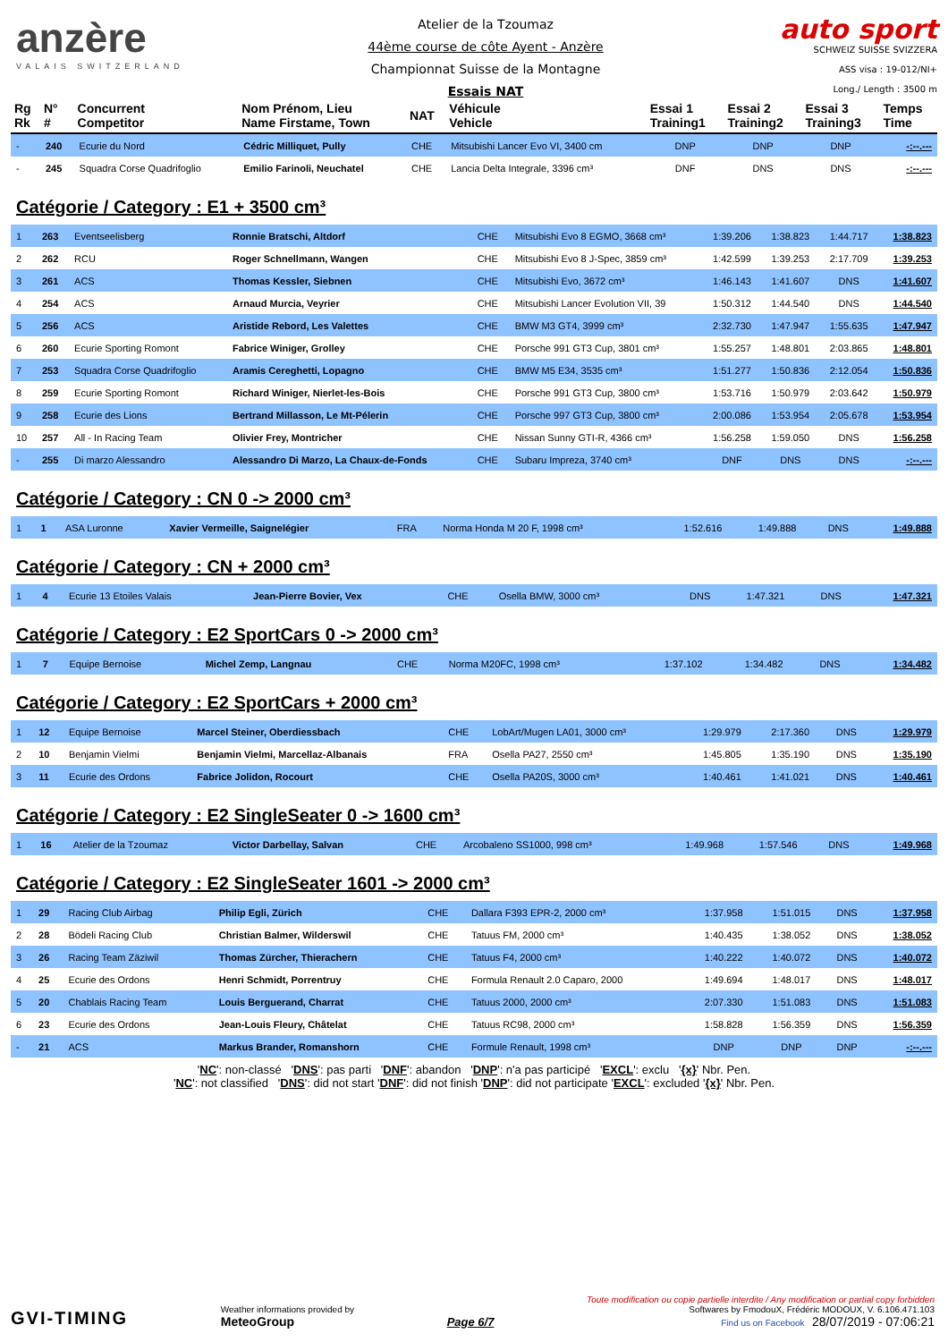anzère
VALAIS SWITZERLAND
Atelier de la Tzoumaz
44ème course de côte Ayent - Anzère
Championnat Suisse de la Montagne
Essais NAT
auto sport
SCHWEIZ SUISSE SVIZZERA
ASS visa : 19-012/NI+
Long./ Length : 3500 m
| Rg Rk | N° # | Concurrent Competitor | Nom Prénom, Lieu Name Firstame, Town | NAT | Véhicule Vehicle | Essai 1 Training1 | Essai 2 Training2 | Essai 3 Training3 | Temps Time |
| --- | --- | --- | --- | --- | --- | --- | --- | --- | --- |
| - | 240 | Ecurie du Nord | Cédric Milliquet, Pully | CHE | Mitsubishi Lancer Evo VI, 3400 cm | DNP | DNP | DNP | -:--.--- |
| - | 245 | Squadra Corse Quadrifoglio | Emilio Farinoli, Neuchatel | CHE | Lancia Delta Integrale, 3396 cm³ | DNF | DNS | DNS | -:--.--- |
Catégorie / Category : E1 + 3500 cm³
| 1 | 263 | Eventseelisberg | Ronnie Bratschi, Altdorf | CHE | Mitsubishi Evo 8 EGMO, 3668 cm³ | 1:39.206 | 1:38.823 | 1:44.717 | 1:38.823 |
| 2 | 262 | RCU | Roger Schnellmann, Wangen | CHE | Mitsubishi Evo 8 J-Spec, 3859 cm³ | 1:42.599 | 1:39.253 | 2:17.709 | 1:39.253 |
| 3 | 261 | ACS | Thomas Kessler, Siebnen | CHE | Mitsubishi Evo, 3672 cm³ | 1:46.143 | 1:41.607 | DNS | 1:41.607 |
| 4 | 254 | ACS | Arnaud Murcia, Veyrier | CHE | Mitsubishi Lancer Evolution VII, 39 | 1:50.312 | 1:44.540 | DNS | 1:44.540 |
| 5 | 256 | ACS | Aristide Rebord, Les Valettes | CHE | BMW M3 GT4, 3999 cm³ | 2:32.730 | 1:47.947 | 1:55.635 | 1:47.947 |
| 6 | 260 | Ecurie Sporting Romont | Fabrice Winiger, Grolley | CHE | Porsche 991 GT3 Cup, 3801 cm³ | 1:55.257 | 1:48.801 | 2:03.865 | 1:48.801 |
| 7 | 253 | Squadra Corse Quadrifoglio | Aramis Cereghetti, Lopagno | CHE | BMW M5 E34, 3535 cm³ | 1:51.277 | 1:50.836 | 2:12.054 | 1:50.836 |
| 8 | 259 | Ecurie Sporting Romont | Richard Winiger, Nierlet-les-Bois | CHE | Porsche 991 GT3 Cup, 3800 cm³ | 1:53.716 | 1:50.979 | 2:03.642 | 1:50.979 |
| 9 | 258 | Ecurie des Lions | Bertrand Millasson, Le Mt-Pélerin | CHE | Porsche 997 GT3 Cup, 3800 cm³ | 2:00.086 | 1:53.954 | 2:05.678 | 1:53.954 |
| 10 | 257 | All - In Racing Team | Olivier Frey, Montricher | CHE | Nissan Sunny GTI-R, 4366 cm³ | 1:56.258 | 1:59.050 | DNS | 1:56.258 |
| - | 255 | Di marzo Alessandro | Alessandro Di Marzo, La Chaux-de-Fonds | CHE | Subaru Impreza, 3740 cm³ | DNF | DNS | DNS | -:--.--- |
Catégorie / Category : CN 0 -> 2000 cm³
| 1 | 1 | ASA Luronne | Xavier Vermeille, Saignelégier | FRA | Norma Honda M 20 F, 1998 cm³ | 1:52.616 | 1:49.888 | DNS | 1:49.888 |
Catégorie / Category : CN + 2000 cm³
| 1 | 4 | Ecurie 13 Etoiles Valais | Jean-Pierre Bovier, Vex | CHE | Osella BMW, 3000 cm³ | DNS | 1:47.321 | DNS | 1:47.321 |
Catégorie / Category : E2 SportCars 0 -> 2000 cm³
| 1 | 7 | Equipe Bernoise | Michel Zemp, Langnau | CHE | Norma M20FC, 1998 cm³ | 1:37.102 | 1:34.482 | DNS | 1:34.482 |
Catégorie / Category : E2 SportCars + 2000 cm³
| 1 | 12 | Equipe Bernoise | Marcel Steiner, Oberdiessbach | CHE | LobArt/Mugen LA01, 3000 cm³ | 1:29.979 | 2:17.360 | DNS | 1:29.979 |
| 2 | 10 | Benjamin Vielmi | Benjamin Vielmi, Marcellaz-Albanais | FRA | Osella PA27, 2550 cm³ | 1:45.805 | 1:35.190 | DNS | 1:35.190 |
| 3 | 11 | Ecurie des Ordons | Fabrice Jolidon, Rocourt | CHE | Osella PA20S, 3000 cm³ | 1:40.461 | 1:41.021 | DNS | 1:40.461 |
Catégorie / Category : E2 SingleSeater 0 -> 1600 cm³
| 1 | 16 | Atelier de la Tzoumaz | Victor Darbellay, Salvan | CHE | Arcobaleno SS1000, 998 cm³ | 1:49.968 | 1:57.546 | DNS | 1:49.968 |
Catégorie / Category : E2 SingleSeater 1601 -> 2000 cm³
| 1 | 29 | Racing Club Airbag | Philip Egli, Zürich | CHE | Dallara F393 EPR-2, 2000 cm³ | 1:37.958 | 1:51.015 | DNS | 1:37.958 |
| 2 | 28 | Bödeli Racing Club | Christian Balmer, Wilderswil | CHE | Tatuus FM, 2000 cm³ | 1:40.435 | 1:38.052 | DNS | 1:38.052 |
| 3 | 26 | Racing Team Zäziwil | Thomas Zürcher, Thierachern | CHE | Tatuus F4, 2000 cm³ | 1:40.222 | 1:40.072 | DNS | 1:40.072 |
| 4 | 25 | Ecurie des Ordons | Henri Schmidt, Porrentruy | CHE | Formula Renault 2.0 Caparo, 2000 | 1:49.694 | 1:48.017 | DNS | 1:48.017 |
| 5 | 20 | Chablais Racing Team | Louis Berguerand, Charrat | CHE | Tatuus 2000, 2000 cm³ | 2:07.330 | 1:51.083 | DNS | 1:51.083 |
| 6 | 23 | Ecurie des Ordons | Jean-Louis Fleury, Châtelat | CHE | Tatuus RC98, 2000 cm³ | 1:58.828 | 1:56.359 | DNS | 1:56.359 |
| - | 21 | ACS | Markus Brander, Romanshorn | CHE | Formule Renault, 1998 cm³ | DNP | DNP | DNP | -:--.--- |
'NC': non-classé 'DNS': pas parti 'DNF': abandon 'DNP': n'a pas participé 'EXCL': exclu '{x}' Nbr. Pen.
'NC': not classified 'DNS': did not start 'DNF': did not finish 'DNP': did not participate 'EXCL': excluded '{x}' Nbr. Pen.
GVI-TIMING
Weather informations provided by
MeteoGroup
Page 6/7
Toute modification ou copie partielle interdite / Any modification or partial copy forbidden
Softwares by FmodouX, Frédéric MODOUX, V. 6.106.471.103
Find us on Facebook 28/07/2019 - 07:06:21